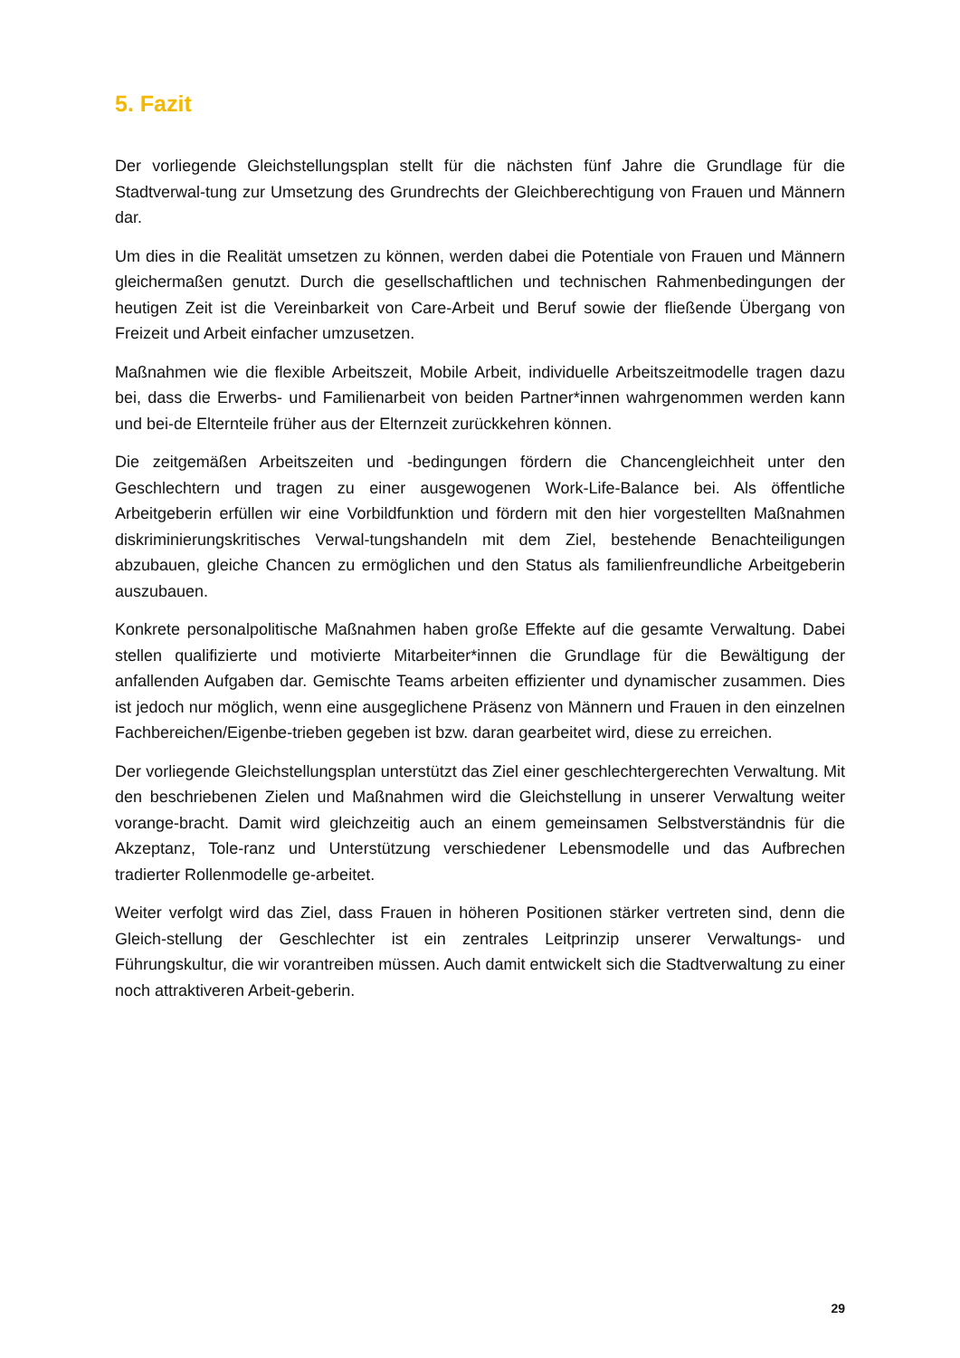5. Fazit
Der vorliegende Gleichstellungsplan stellt für die nächsten fünf Jahre die Grundlage für die Stadtverwal-tung zur Umsetzung des Grundrechts der Gleichberechtigung von Frauen und Männern dar.
Um dies in die Realität umsetzen zu können, werden dabei die Potentiale von Frauen und Männern gleichermaßen genutzt. Durch die gesellschaftlichen und technischen Rahmenbedingungen der heutigen Zeit ist die Vereinbarkeit von Care-Arbeit und Beruf sowie der fließende Übergang von Freizeit und Arbeit einfacher umzusetzen.
Maßnahmen wie die flexible Arbeitszeit, Mobile Arbeit, individuelle Arbeitszeitmodelle tragen dazu bei, dass die Erwerbs- und Familienarbeit von beiden Partner*innen wahrgenommen werden kann und bei-de Elternteile früher aus der Elternzeit zurückkehren können.
Die zeitgemäßen Arbeitszeiten und -bedingungen fördern die Chancengleichheit unter den Geschlechtern und tragen zu einer ausgewogenen Work-Life-Balance bei. Als öffentliche Arbeitgeberin erfüllen wir eine Vorbildfunktion und fördern mit den hier vorgestellten Maßnahmen diskriminierungskritisches Verwal-tungshandeln mit dem Ziel, bestehende Benachteiligungen abzubauen, gleiche Chancen zu ermöglichen und den Status als familienfreundliche Arbeitgeberin auszubauen.
Konkrete personalpolitische Maßnahmen haben große Effekte auf die gesamte Verwaltung. Dabei stellen qualifizierte und motivierte Mitarbeiter*innen die Grundlage für die Bewältigung der anfallenden Aufgaben dar. Gemischte Teams arbeiten effizienter und dynamischer zusammen. Dies ist jedoch nur möglich, wenn eine ausgeglichene Präsenz von Männern und Frauen in den einzelnen Fachbereichen/Eigenbe-trieben gegeben ist bzw. daran gearbeitet wird, diese zu erreichen.
Der vorliegende Gleichstellungsplan unterstützt das Ziel einer geschlechtergerechten Verwaltung. Mit den beschriebenen Zielen und Maßnahmen wird die Gleichstellung in unserer Verwaltung weiter vorange-bracht. Damit wird gleichzeitig auch an einem gemeinsamen Selbstverständnis für die Akzeptanz, Tole-ranz und Unterstützung verschiedener Lebensmodelle und das Aufbrechen tradierter Rollenmodelle ge-arbeitet.
Weiter verfolgt wird das Ziel, dass Frauen in höheren Positionen stärker vertreten sind, denn die Gleich-stellung der Geschlechter ist ein zentrales Leitprinzip unserer Verwaltungs- und Führungskultur, die wir vorantreiben müssen. Auch damit entwickelt sich die Stadtverwaltung zu einer noch attraktiveren Arbeit-geberin.
29